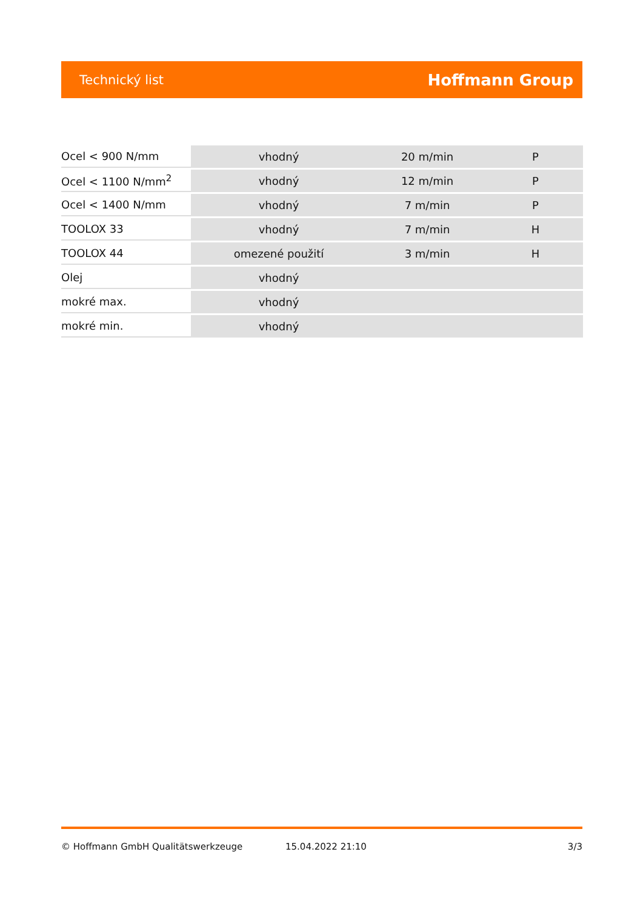Technický list Hoffmann Group
| Ocel < 900 N/mm | vhodný | 20 m/min | P |
| Ocel < 1100 N/mm<sup>2</sup> | vhodný | 12 m/min | P |
| Ocel < 1400 N/mm | vhodný | 7 m/min | P |
| TOOLOX 33 | vhodný | 7 m/min | H |
| TOOLOX 44 | omezené použití | 3 m/min | H |
| Olej | vhodný | | |
| mokré max. | vhodný | | |
| mokré min. | vhodný | | |
© Hoffmann GmbH Qualitätswerkzeuge 15.04.2022 21:10 3/3